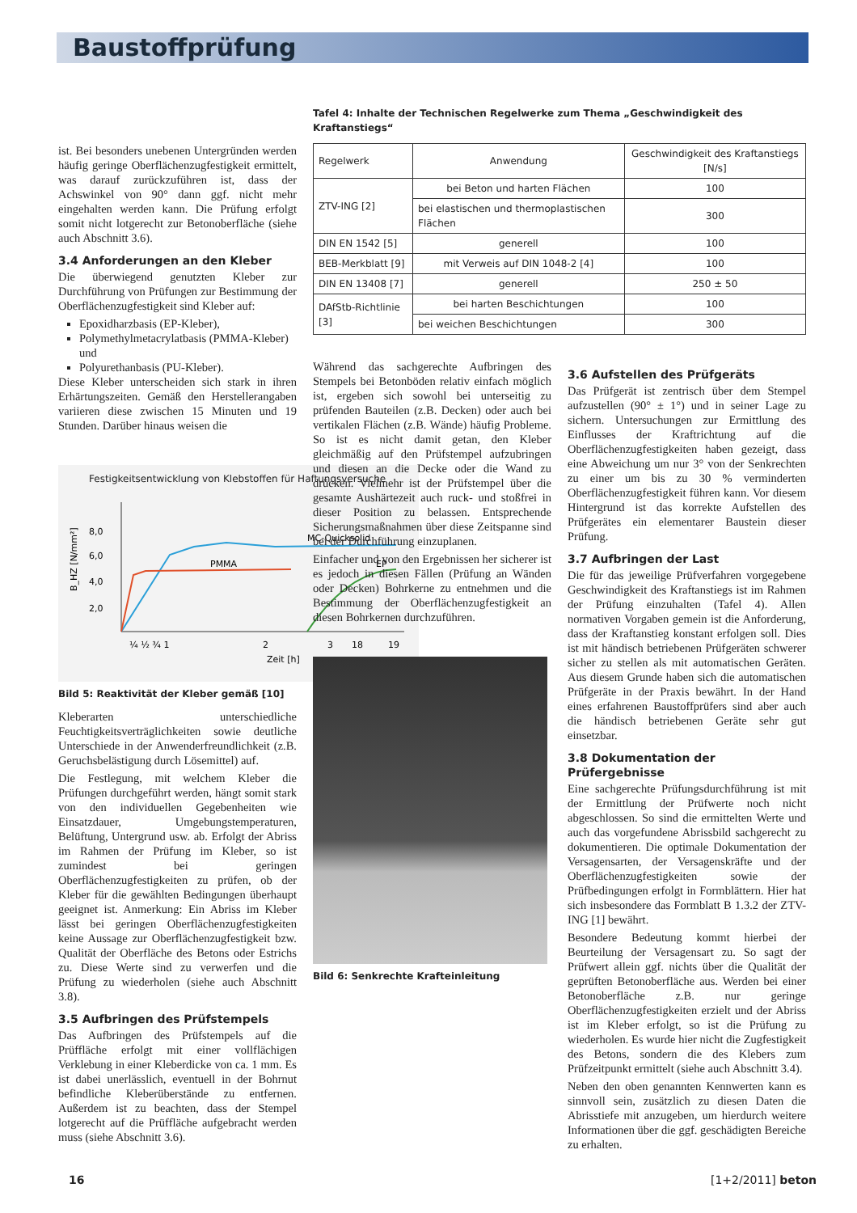Baustoffprüfung
Tafel 4: Inhalte der Technischen Regelwerke zum Thema „Geschwindigkeit des Kraftanstiegs“
ist. Bei besonders unebenen Untergründen werden häufig geringe Oberflächenzugfestigkeit ermittelt, was darauf zurückzuführen ist, dass der Achswinkel von 90° dann ggf. nicht mehr eingehalten werden kann. Die Prüfung erfolgt somit nicht lotgerecht zur Betonoberfläche (siehe auch Abschnitt 3.6).
3.4 Anforderungen an den Kleber
Die überwiegend genutzten Kleber zur Durchführung von Prüfungen zur Bestimmung der Oberflächenzugfestigkeit sind Kleber auf:
Epoxidharzbasis (EP-Kleber),
Polymethylmetacrylatbasis (PMMA-Kleber) und
Polyurethanbasis (PU-Kleber).
Diese Kleber unterscheiden sich stark in ihren Erhärtungszeiten. Gemäß den Herstellerangaben variieren diese zwischen 15 Minuten und 19 Stunden. Darüber hinaus weisen die
Festigkeitsentwicklung von Klebstoffen für Haftungsversuche
8,0
6,0
4,0
2,0
B_HZ [N/mm²]
MC-Quicksolid
PMMA
EP
¼ ½ ¾ 1
2
3
18
19
Zeit [h]
Bild 5: Reaktivität der Kleber gemäß [10]
Kleberarten unterschiedliche Feuchtigkeitsverträglichkeiten sowie deutliche Unterschiede in der Anwenderfreundlichkeit (z.B. Geruchsbelästigung durch Lösemittel) auf.
Die Festlegung, mit welchem Kleber die Prüfungen durchgeführt werden, hängt somit stark von den individuellen Gegebenheiten wie Einsatzdauer, Umgebungstemperaturen, Belüftung, Untergrund usw. ab. Erfolgt der Abriss im Rahmen der Prüfung im Kleber, so ist zumindest bei geringen Oberflächenzugfestigkeiten zu prüfen, ob der Kleber für die gewählten Bedingungen überhaupt geeignet ist. Anmerkung: Ein Abriss im Kleber lässt bei geringen Oberflächenzugfestigkeiten keine Aussage zur Oberflächenzugfestigkeit bzw. Qualität der Oberfläche des Betons oder Estrichs zu. Diese Werte sind zu verwerfen und die Prüfung zu wiederholen (siehe auch Abschnitt 3.8).
3.5 Aufbringen des Prüfstempels
Das Aufbringen des Prüfstempels auf die Prüffläche erfolgt mit einer vollflächigen Verklebung in einer Kleberdicke von ca. 1 mm. Es ist dabei unerlässlich, eventuell in der Bohrnut befindliche Kleberüberstände zu entfernen. Außerdem ist zu beachten, dass der Stempel lotgerecht auf die Prüffläche aufgebracht werden muss (siehe Abschnitt 3.6).
| Regelwerk | Anwendung | Geschwindigkeit des Kraftanstiegs [N/s] |
| --- | --- | --- |
| ZTV-ING [2] | bei Beton und harten Flächen | 100 |
| | bei elastischen und thermoplastischen Flächen | 300 |
| DIN EN 1542 [5] | generell | 100 |
| BEB-Merkblatt [9] | mit Verweis auf DIN 1048-2 [4] | 100 |
| DIN EN 13408 [7] | generell | 250 ± 50 |
| DAfStb-Richtlinie [3] | bei harten Beschichtungen | 100 |
| | bei weichen Beschichtungen | 300 |
Während das sachgerechte Aufbringen des Stempels bei Betonböden relativ einfach möglich ist, ergeben sich sowohl bei unterseitig zu prüfenden Bauteilen (z.B. Decken) oder auch bei vertikalen Flächen (z.B. Wände) häufig Probleme. So ist es nicht damit getan, den Kleber gleichmäßig auf den Prüfstempel aufzubringen und diesen an die Decke oder die Wand zu drücken. Vielmehr ist der Prüfstempel über die gesamte Aushärtezeit auch ruck- und stoßfrei in dieser Position zu belassen. Entsprechende Sicherungsmaßnahmen über diese Zeitspanne sind bei der Durchführung einzuplanen.
Einfacher und von den Ergebnissen her sicherer ist es jedoch in diesen Fällen (Prüfung an Wänden oder Decken) Bohrkerne zu entnehmen und die Bestimmung der Oberflächenzugfestigkeit an diesen Bohrkernen durchzuführen.
Bild 6: Senkrechte Krafteinleitung
3.6 Aufstellen des Prüfgeräts
Das Prüfgerät ist zentrisch über dem Stempel aufzustellen (90° ± 1°) und in seiner Lage zu sichern. Untersuchungen zur Ermittlung des Einflusses der Kraftrichtung auf die Oberflächenzugfestigkeiten haben gezeigt, dass eine Abweichung um nur 3° von der Senkrechten zu einer um bis zu 30 % verminderten Oberflächenzugfestigkeit führen kann. Vor diesem Hintergrund ist das korrekte Aufstellen des Prüfgerätes ein elementarer Baustein dieser Prüfung.
3.7 Aufbringen der Last
Die für das jeweilige Prüfverfahren vorgegebene Geschwindigkeit des Kraftanstiegs ist im Rahmen der Prüfung einzuhalten (Tafel 4). Allen normativen Vorgaben gemein ist die Anforderung, dass der Kraftanstieg konstant erfolgen soll. Dies ist mit händisch betriebenen Prüfgeräten schwerer sicher zu stellen als mit automatischen Geräten. Aus diesem Grunde haben sich die automatischen Prüfgeräte in der Praxis bewährt. In der Hand eines erfahrenen Baustoffprüfers sind aber auch die händisch betriebenen Geräte sehr gut einsetzbar.
3.8 Dokumentation der Prüfergebnisse
Eine sachgerechte Prüfungsdurchführung ist mit der Ermittlung der Prüfwerte noch nicht abgeschlossen. So sind die ermittelten Werte und auch das vorgefundene Abrissbild sachgerecht zu dokumentieren. Die optimale Dokumentation der Versagensarten, der Versagenskräfte und der Oberflächenzugfestigkeiten sowie der Prüfbedingungen erfolgt in Formblättern. Hier hat sich insbesondere das Formblatt B 1.3.2 der ZTV-ING [1] bewährt.
Besondere Bedeutung kommt hierbei der Beurteilung der Versagensart zu. So sagt der Prüfwert allein ggf. nichts über die Qualität der geprüften Betonoberfläche aus. Werden bei einer Betonoberfläche z.B. nur geringe Oberflächenzugfestigkeiten erzielt und der Abriss ist im Kleber erfolgt, so ist die Prüfung zu wiederholen. Es wurde hier nicht die Zugfestigkeit des Betons, sondern die des Klebers zum Prüfzeitpunkt ermittelt (siehe auch Abschnitt 3.4).
Neben den oben genannten Kennwerten kann es sinnvoll sein, zusätzlich zu diesen Daten die Abrisstiefe mit anzugeben, um hierdurch weitere Informationen über die ggf. geschädigten Bereiche zu erhalten.
16 [1+2/2011] beton